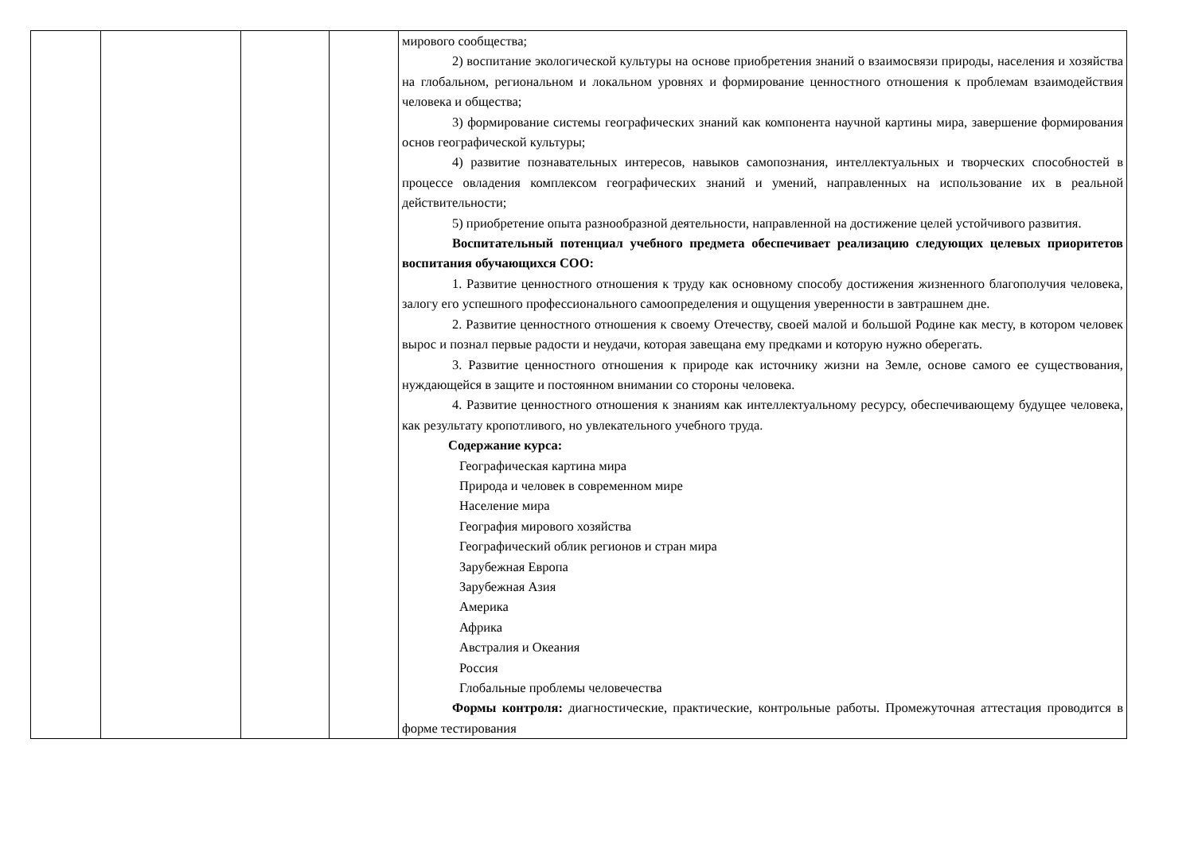| | | | | мирового сообщества; 2) воспитание экологической культуры на основе приобретения знаний о взаимосвязи природы, населения и хозяйства на глобальном, региональном и локальном уровнях и формирование ценностного отношения к проблемам взаимодействия человека и общества; 3) формирование системы географических знаний как компонента научной картины мира, завершение формирования основ географической культуры; 4) развитие познавательных интересов, навыков самопознания, интеллектуальных и творческих способностей в процессе овладения комплексом географических знаний и умений, направленных на использование их в реальной действительности; 5) приобретение опыта разнообразной деятельности, направленной на достижение целей устойчивого развития. Воспитательный потенциал учебного предмета обеспечивает реализацию следующих целевых приоритетов воспитания обучающихся СОО: 1. Развитие ценностного отношения к труду как основному способу достижения жизненного благополучия человека, залогу его успешного профессионального самоопределения и ощущения уверенности в завтрашнем дне. 2. Развитие ценностного отношения к своему Отечеству, своей малой и большой Родине как месту, в котором человек вырос и познал первые радости и неудачи, которая завещана ему предками и которую нужно оберегать. 3. Развитие ценностного отношения к природе как источнику жизни на Земле, основе самого ее существования, нуждающейся в защите и постоянном внимании со стороны человека. 4. Развитие ценностного отношения к знаниям как интеллектуальному ресурсу, обеспечивающему будущее человека, как результату кропотливого, но увлекательного учебного труда. Содержание курса: Географическая картина мира Природа и человек в современном мире Население мира География мирового хозяйства Географический облик регионов и стран мира Зарубежная Европа Зарубежная Азия Америка Африка Австралия и Океания Россия Глобальные проблемы человечества Формы контроля: диагностические, практические, контрольные работы. Промежуточная аттестация проводится в форме тестирования |